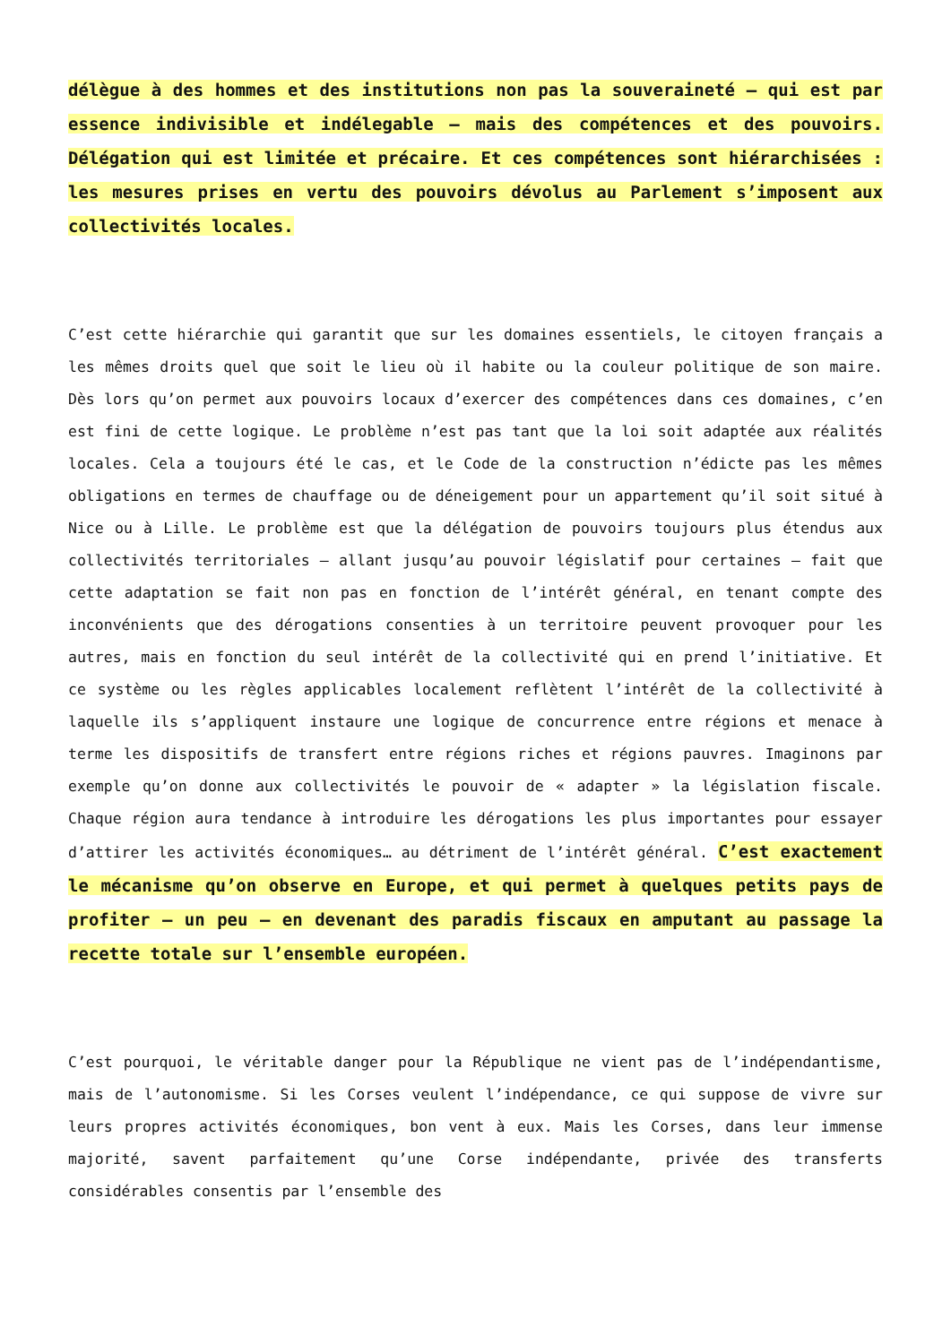délègue à des hommes et des institutions non pas la souveraineté – qui est par essence indivisible et indélegable – mais des compétences et des pouvoirs. Délégation qui est limitée et précaire. Et ces compétences sont hiérarchisées : les mesures prises en vertu des pouvoirs dévolus au Parlement s’imposent aux collectivités locales.
C’est cette hiérarchie qui garantit que sur les domaines essentiels, le citoyen français a les mêmes droits quel que soit le lieu où il habite ou la couleur politique de son maire. Dès lors qu’on permet aux pouvoirs locaux d’exercer des compétences dans ces domaines, c’en est fini de cette logique. Le problème n’est pas tant que la loi soit adaptée aux réalités locales. Cela a toujours été le cas, et le Code de la construction n’édicte pas les mêmes obligations en termes de chauffage ou de déneigement pour un appartement qu’il soit situé à Nice ou à Lille. Le problème est que la délégation de pouvoirs toujours plus étendus aux collectivités territoriales – allant jusqu’au pouvoir législatif pour certaines – fait que cette adaptation se fait non pas en fonction de l’intérêt général, en tenant compte des inconvénients que des dérogations consenties à un territoire peuvent provoquer pour les autres, mais en fonction du seul intérêt de la collectivité qui en prend l’initiative. Et ce système ou les règles applicables localement reflètent l’intérêt de la collectivité à laquelle ils s’appliquent instaure une logique de concurrence entre régions et menace à terme les dispositifs de transfert entre régions riches et régions pauvres. Imaginons par exemple qu’on donne aux collectivités le pouvoir de « adapter » la législation fiscale. Chaque région aura tendance à introduire les dérogations les plus importantes pour essayer d’attirer les activités économiques… au détriment de l’intérêt général. C’est exactement le mécanisme qu’on observe en Europe, et qui permet à quelques petits pays de profiter – un peu – en devenant des paradis fiscaux en amputant au passage la recette totale sur l’ensemble européen.
C’est pourquoi, le véritable danger pour la République ne vient pas de l’indépendantisme, mais de l’autonomisme. Si les Corses veulent l’indépendance, ce qui suppose de vivre sur leurs propres activités économiques, bon vent à eux. Mais les Corses, dans leur immense majorité, savent parfaitement qu’une Corse indépendante, privée des transferts considérables consentis par l’ensemble des